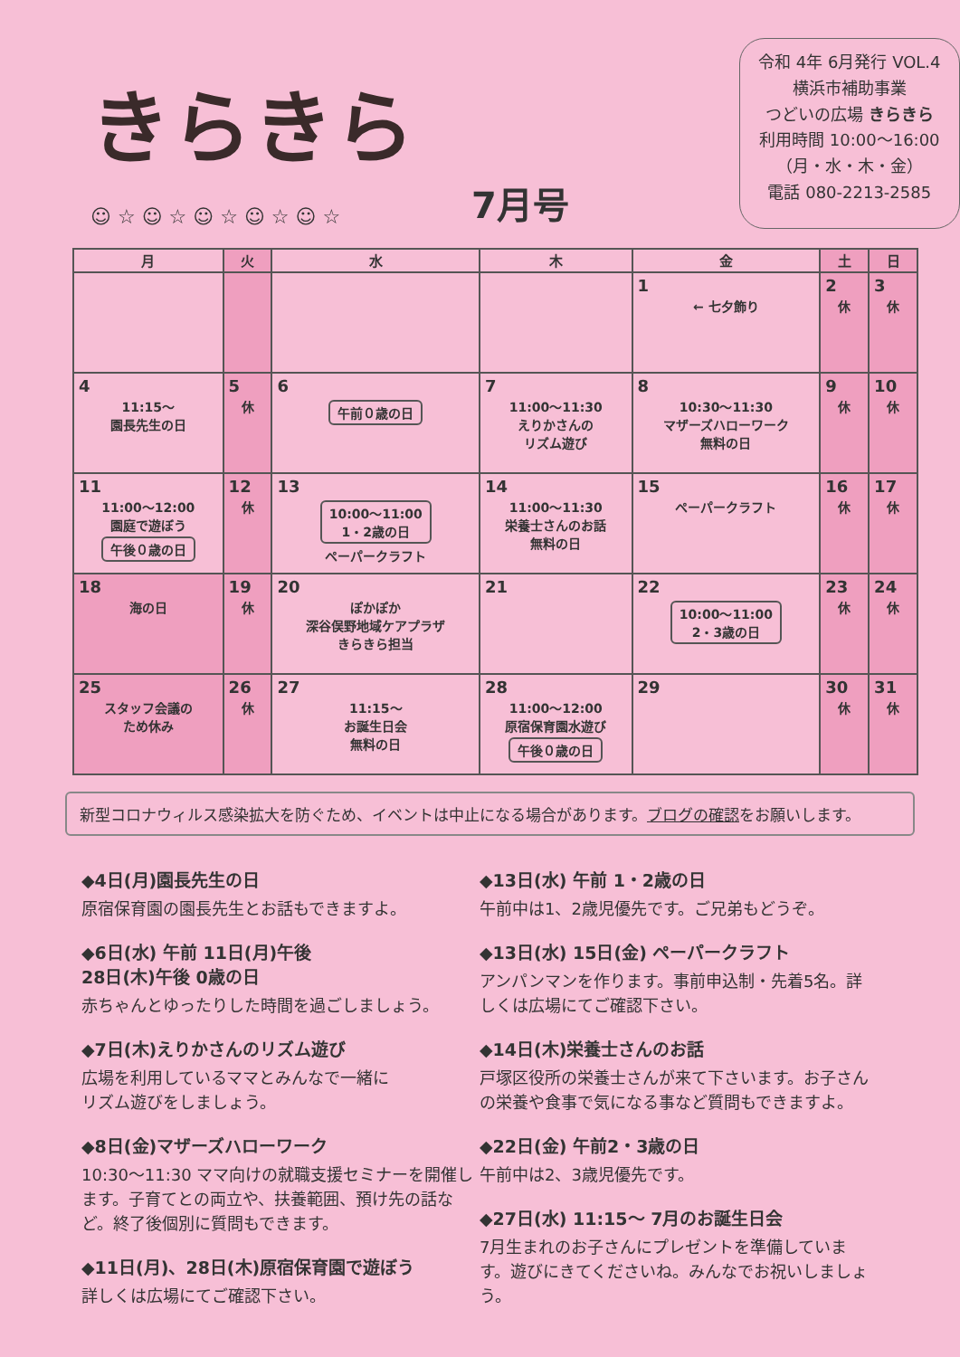きらきら
☺ ☆ ☺ ☆ ☺ ☆ ☺ ☆ ☺ ☆
7月号
令和 4年 6月発行 VOL.4
横浜市補助事業
つどいの広場 きらきら
利用時間 10:00〜16:00
（月・水・木・金）
電話 080-2213-2585
| 月 | 火 | 水 | 木 | 金 | 土 | 日 |
| --- | --- | --- | --- | --- | --- | --- |
| | | | | 1 ← 七夕飾り | 2 休 | 3 休 |
| 4 11:15〜 園長先生の日 | 5 休 | 6 午前０歳の日 | 7 11:00〜11:30 えりかさんの リズム遊び | 8 10:30〜11:30 マザーズハローワーク 無料の日 | 9 休 | 10 休 |
| 11 11:00〜12:00 園庭で遊ぼう 午後０歳の日 | 12 休 | 13 10:00〜11:00 1・2歳の日 ペーパークラフト | 14 11:00〜11:30 栄養士さんのお話 無料の日 | 15 ペーパークラフト | 16 休 | 17 休 |
| 18 海の日 | 19 休 | 20 ぽかぽか 深谷俣野地域ケアプラザ きらきら担当 | 21 | 22 10:00〜11:00 2・3歳の日 | 23 休 | 24 休 |
| 25 スタッフ会議の ため休み | 26 休 | 27 11:15〜 お誕生日会 無料の日 | 28 11:00〜12:00 原宿保育園水遊び 午後０歳の日 | 29 | 30 休 | 31 休 |
新型コロナウィルス感染拡大を防ぐため、イベントは中止になる場合があります。ブログの確認をお願いします。
◆4日(月)園長先生の日
原宿保育園の園長先生とお話もできますよ。
◆6日(水) 午前 11日(月)午後
28日(木)午後 0歳の日
赤ちゃんとゆったりした時間を過ごしましょう。
◆7日(木)えりかさんのリズム遊び
広場を利用しているママとみんなで一緒に
リズム遊びをしましょう。
◆8日(金)マザーズハローワーク
10:30〜11:30 ママ向けの就職支援セミナーを開催します。子育てとの両立や、扶養範囲、預け先の話など。終了後個別に質問もできます。
◆11日(月)、28日(木)原宿保育園で遊ぼう
詳しくは広場にてご確認下さい。
◆13日(水) 午前 1・2歳の日
午前中は1、2歳児優先です。ご兄弟もどうぞ。
◆13日(水) 15日(金) ペーパークラフト
アンパンマンを作ります。事前申込制・先着5名。詳しくは広場にてご確認下さい。
◆14日(木)栄養士さんのお話
戸塚区役所の栄養士さんが来て下さいます。お子さんの栄養や食事で気になる事など質問もできますよ。
◆22日(金) 午前2・3歳の日
午前中は2、3歳児優先です。
◆27日(水) 11:15〜 7月のお誕生日会
7月生まれのお子さんにプレゼントを準備しています。遊びにきてくださいね。みんなでお祝いしましょう。